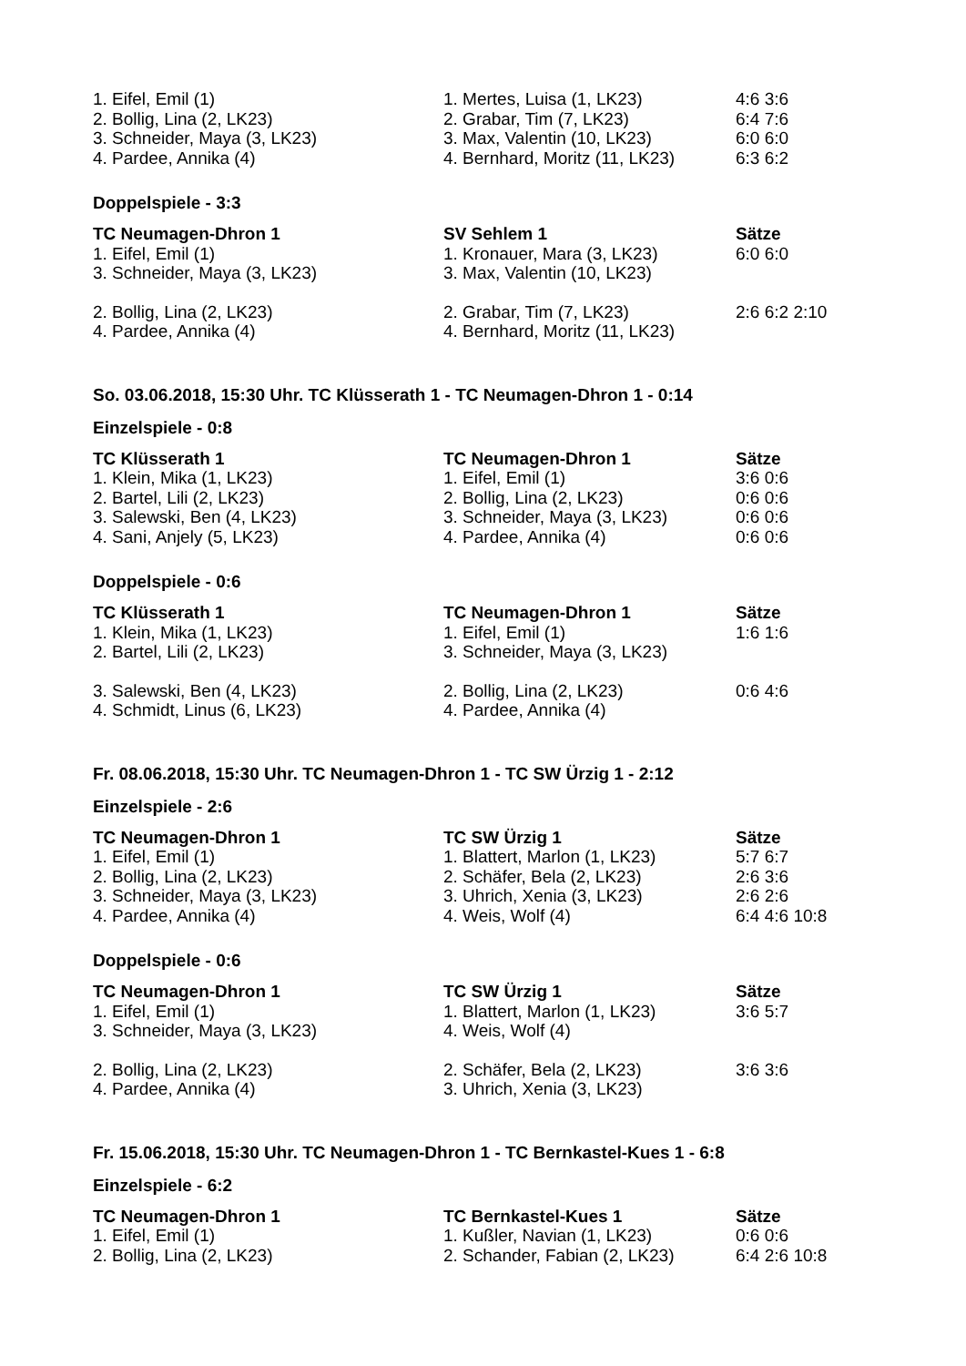| 1. Eifel, Emil (1) | 1. Mertes, Luisa (1, LK23) | 4:6 3:6 |
| 2. Bollig, Lina (2, LK23) | 2. Grabar, Tim (7, LK23) | 6:4 7:6 |
| 3. Schneider, Maya (3, LK23) | 3. Max, Valentin (10, LK23) | 6:0 6:0 |
| 4. Pardee, Annika (4) | 4. Bernhard, Moritz (11, LK23) | 6:3 6:2 |
Doppelspiele - 3:3
| TC Neumagen-Dhron 1 | SV Sehlem 1 | Sätze |
| --- | --- | --- |
| 1. Eifel, Emil (1) | 1. Kronauer, Mara (3, LK23) | 6:0 6:0 |
| 3. Schneider, Maya (3, LK23) | 3. Max, Valentin (10, LK23) | |
| 2. Bollig, Lina (2, LK23) | 2. Grabar, Tim (7, LK23) | 2:6 6:2 2:10 |
| 4. Pardee, Annika (4) | 4. Bernhard, Moritz (11, LK23) | |
So. 03.06.2018, 15:30 Uhr. TC Klüsserath 1 - TC Neumagen-Dhron 1 - 0:14
Einzelspiele - 0:8
| TC Klüsserath 1 | TC Neumagen-Dhron 1 | Sätze |
| --- | --- | --- |
| 1. Klein, Mika (1, LK23) | 1. Eifel, Emil (1) | 3:6 0:6 |
| 2. Bartel, Lili (2, LK23) | 2. Bollig, Lina (2, LK23) | 0:6 0:6 |
| 3. Salewski, Ben (4, LK23) | 3. Schneider, Maya (3, LK23) | 0:6 0:6 |
| 4. Sani, Anjely (5, LK23) | 4. Pardee, Annika (4) | 0:6 0:6 |
Doppelspiele - 0:6
| TC Klüsserath 1 | TC Neumagen-Dhron 1 | Sätze |
| --- | --- | --- |
| 1. Klein, Mika (1, LK23) | 1. Eifel, Emil (1) | 1:6 1:6 |
| 2. Bartel, Lili (2, LK23) | 3. Schneider, Maya (3, LK23) | |
| 3. Salewski, Ben (4, LK23) | 2. Bollig, Lina (2, LK23) | 0:6 4:6 |
| 4. Schmidt, Linus (6, LK23) | 4. Pardee, Annika (4) | |
Fr. 08.06.2018, 15:30 Uhr. TC Neumagen-Dhron 1 - TC SW Ürzig 1 - 2:12
Einzelspiele - 2:6
| TC Neumagen-Dhron 1 | TC SW Ürzig 1 | Sätze |
| --- | --- | --- |
| 1. Eifel, Emil (1) | 1. Blattert, Marlon (1, LK23) | 5:7 6:7 |
| 2. Bollig, Lina (2, LK23) | 2. Schäfer, Bela (2, LK23) | 2:6 3:6 |
| 3. Schneider, Maya (3, LK23) | 3. Uhrich, Xenia (3, LK23) | 2:6 2:6 |
| 4. Pardee, Annika (4) | 4. Weis, Wolf (4) | 6:4 4:6 10:8 |
Doppelspiele - 0:6
| TC Neumagen-Dhron 1 | TC SW Ürzig 1 | Sätze |
| --- | --- | --- |
| 1. Eifel, Emil (1) | 1. Blattert, Marlon (1, LK23) | 3:6 5:7 |
| 3. Schneider, Maya (3, LK23) | 4. Weis, Wolf (4) | |
| 2. Bollig, Lina (2, LK23) | 2. Schäfer, Bela (2, LK23) | 3:6 3:6 |
| 4. Pardee, Annika (4) | 3. Uhrich, Xenia (3, LK23) | |
Fr. 15.06.2018, 15:30 Uhr. TC Neumagen-Dhron 1 - TC Bernkastel-Kues 1 - 6:8
Einzelspiele - 6:2
| TC Neumagen-Dhron 1 | TC Bernkastel-Kues 1 | Sätze |
| --- | --- | --- |
| 1. Eifel, Emil (1) | 1. Kußler, Navian (1, LK23) | 0:6 0:6 |
| 2. Bollig, Lina (2, LK23) | 2. Schander, Fabian (2, LK23) | 6:4 2:6 10:8 |